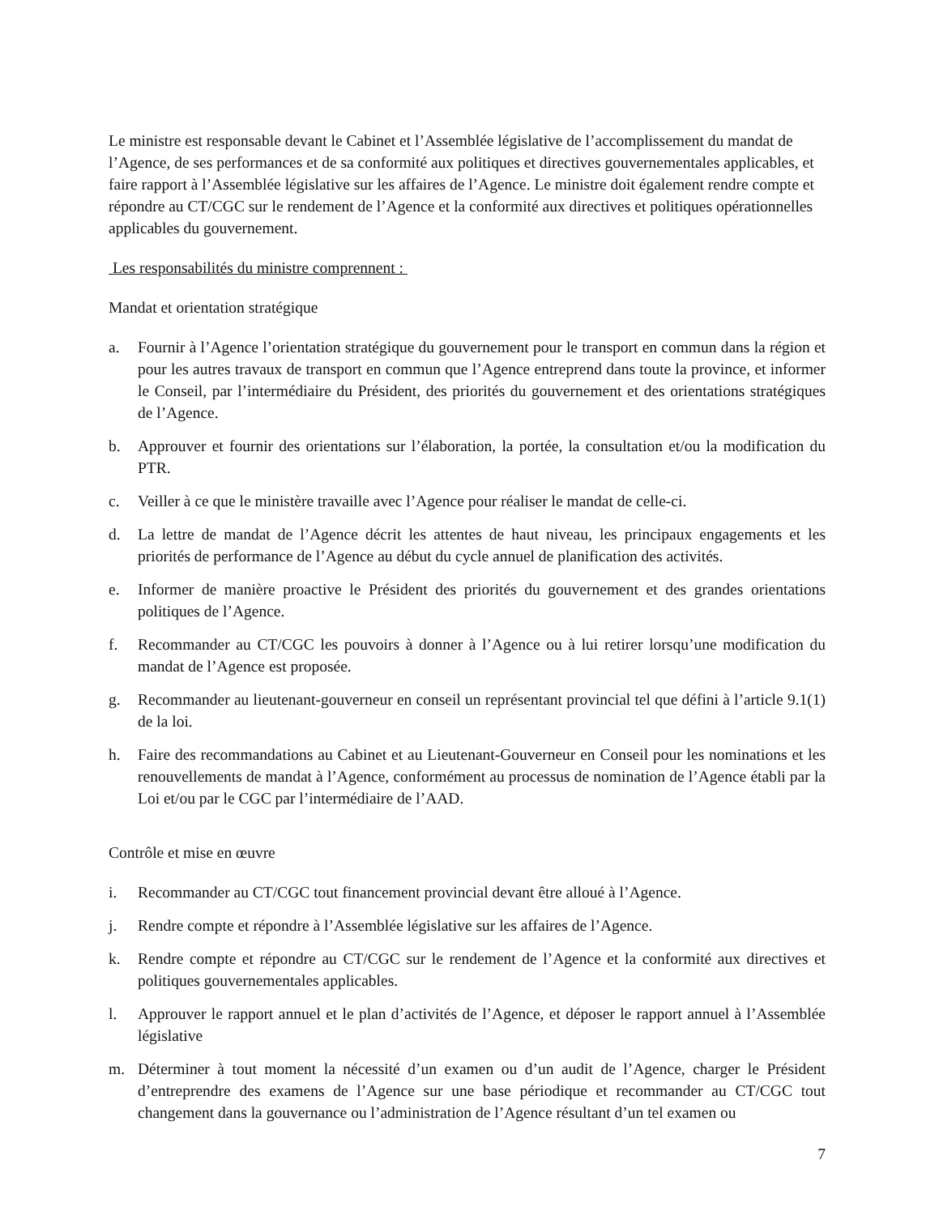Le ministre est responsable devant le Cabinet et l’Assemblée législative de l’accomplissement du mandat de l’Agence, de ses performances et de sa conformité aux politiques et directives gouvernementales applicables, et faire rapport à l’Assemblée législative sur les affaires de l’Agence. Le ministre doit également rendre compte et répondre au CT/CGC sur le rendement de l’Agence et la conformité aux directives et politiques opérationnelles applicables du gouvernement.
Les responsabilités du ministre comprennent :
Mandat et orientation stratégique
a. Fournir à l’Agence l’orientation stratégique du gouvernement pour le transport en commun dans la région et pour les autres travaux de transport en commun que l’Agence entreprend dans toute la province, et informer le Conseil, par l’intermédiaire du Président, des priorités du gouvernement et des orientations stratégiques de l’Agence.
b. Approuver et fournir des orientations sur l’élaboration, la portée, la consultation et/ou la modification du PTR.
c. Veiller à ce que le ministère travaille avec l’Agence pour réaliser le mandat de celle-ci.
d. La lettre de mandat de l’Agence décrit les attentes de haut niveau, les principaux engagements et les priorités de performance de l’Agence au début du cycle annuel de planification des activités.
e. Informer de manière proactive le Président des priorités du gouvernement et des grandes orientations politiques de l’Agence.
f. Recommander au CT/CGC les pouvoirs à donner à l’Agence ou à lui retirer lorsqu’une modification du mandat de l’Agence est proposée.
g. Recommander au lieutenant-gouverneur en conseil un représentant provincial tel que défini à l’article 9.1(1) de la loi.
h. Faire des recommandations au Cabinet et au Lieutenant-Gouverneur en Conseil pour les nominations et les renouvellements de mandat à l’Agence, conformément au processus de nomination de l’Agence établi par la Loi et/ou par le CGC par l’intermédiaire de l’AAD.
Contrôle et mise en œuvre
i. Recommander au CT/CGC tout financement provincial devant être alloué à l’Agence.
j. Rendre compte et répondre à l’Assemblée législative sur les affaires de l’Agence.
k. Rendre compte et répondre au CT/CGC sur le rendement de l’Agence et la conformité aux directives et politiques gouvernementales applicables.
l. Approuver le rapport annuel et le plan d’activités de l’Agence, et déposer le rapport annuel à l’Assemblée législative
m. Déterminer à tout moment la nécessité d’un examen ou d’un audit de l’Agence, charger le Président d’entreprendre des examens de l’Agence sur une base périodique et recommander au CT/CGC tout changement dans la gouvernance ou l’administration de l’Agence résultant d’un tel examen ou
7